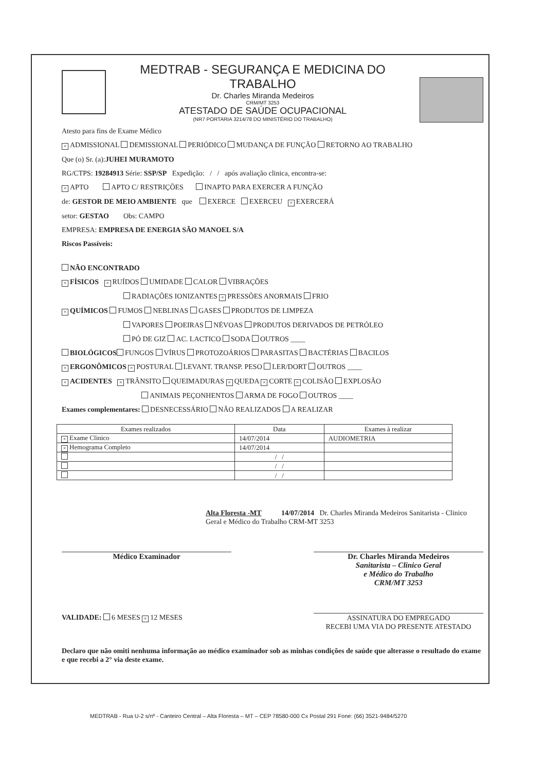MEDTRAB - SEGURANÇA E MEDICINA DO TRABALHO
Dr. Charles Miranda Medeiros
CRM/MT 3253
ATESTADO DE SAÚDE OCUPACIONAL
(NR7 PORTARIA 3214/78 DO MINISTÉRIO DO TRABALHO)
Atesto para fins de Exame Médico
× ADMISSIONAL DEMISSIONAL PERIÓDICO MUDANÇA DE FUNÇÃO RETORNO AO TRABALHO
Que (o) Sr. (a):JUHEI MURAMOTO
RG/CTPS: 19284913 Série: SSP/SP Expedição: / / após avaliação clinica, encontra-se:
× APTO APTO C/ RESTRIÇÕES INAPTO PARA EXERCER A FUNÇÃO
de: GESTOR DE MEIO AMBIENTE que EXERCE EXERCEU × EXERCERÁ
setor: GESTAO Obs: CAMPO
EMPRESA: EMPRESA DE ENERGIA SÃO MANOEL S/A
Riscos Passíveis:
NÃO ENCONTRADO
× FÍSICOS × RUÍDOS UMIDADE CALOR VIBRAÇÕES
RADIAÇÕES IONIZANTES × PRESSÕES ANORMAIS FRIO
× QUÍMICOS FUMOS NEBLINAS GASES PRODUTOS DE LIMPEZA
VAPORES POEIRAS NÉVOAS PRODUTOS DERIVADOS DE PETRÓLEO
PÓ DE GIZ AC. LACTICO SODA OUTROS ____
BIOLÓGICOS FUNGOS VÍRUS PROTOZOÁRIOS PARASITAS BACTÉRIAS BACILOS
× ERGONÔMICOS × POSTURAL LEVANT. TRANSP. PESO LER/DORT OUTROS ____
× ACIDENTES × TRÂNSITO QUEIMADURAS × QUEDA × CORTE × COLISÃO EXPLOSÃO
ANIMAIS PEÇONHENTOS ARMA DE FOGO OUTROS ____
Exames complementares: DESNECESSÁRIO NÃO REALIZADOS A REALIZAR
| Exames realizados | Data | Exames à realizar |
| --- | --- | --- |
| × Exame Clinico | 14/07/2014 | AUDIOMETRIA |
| × Hemograma Completo | 14/07/2014 | |
| | / / | |
| | / / | |
| | / / | |
Alta Floresta -MT 14/07/2014 Dr. Charles Miranda Medeiros Sanitarista - Clinico Geral e Médico do Trabalho CRM-MT 3253
Médico Examinador Dr. Charles Miranda Medeiros
Sanitarista – Clinico Geral
e Médico do Trabalho
CRM/MT 3253
VALIDADE: 6 MESES × 12 MESES ASSINATURA DO EMPREGADO
RECEBI UMA VIA DO PRESENTE ATESTADO
Declaro que não omiti nenhuma informação ao médico examinador sob as minhas condições de saúde que alterasse o resultado do exame e que recebi a 2° via deste exame.
MEDTRAB - Rua U-2 s/nº - Canteiro Central – Alta Floresta – MT – CEP 78580-000 Cx Postal 291 Fone: (66) 3521-9484/5270